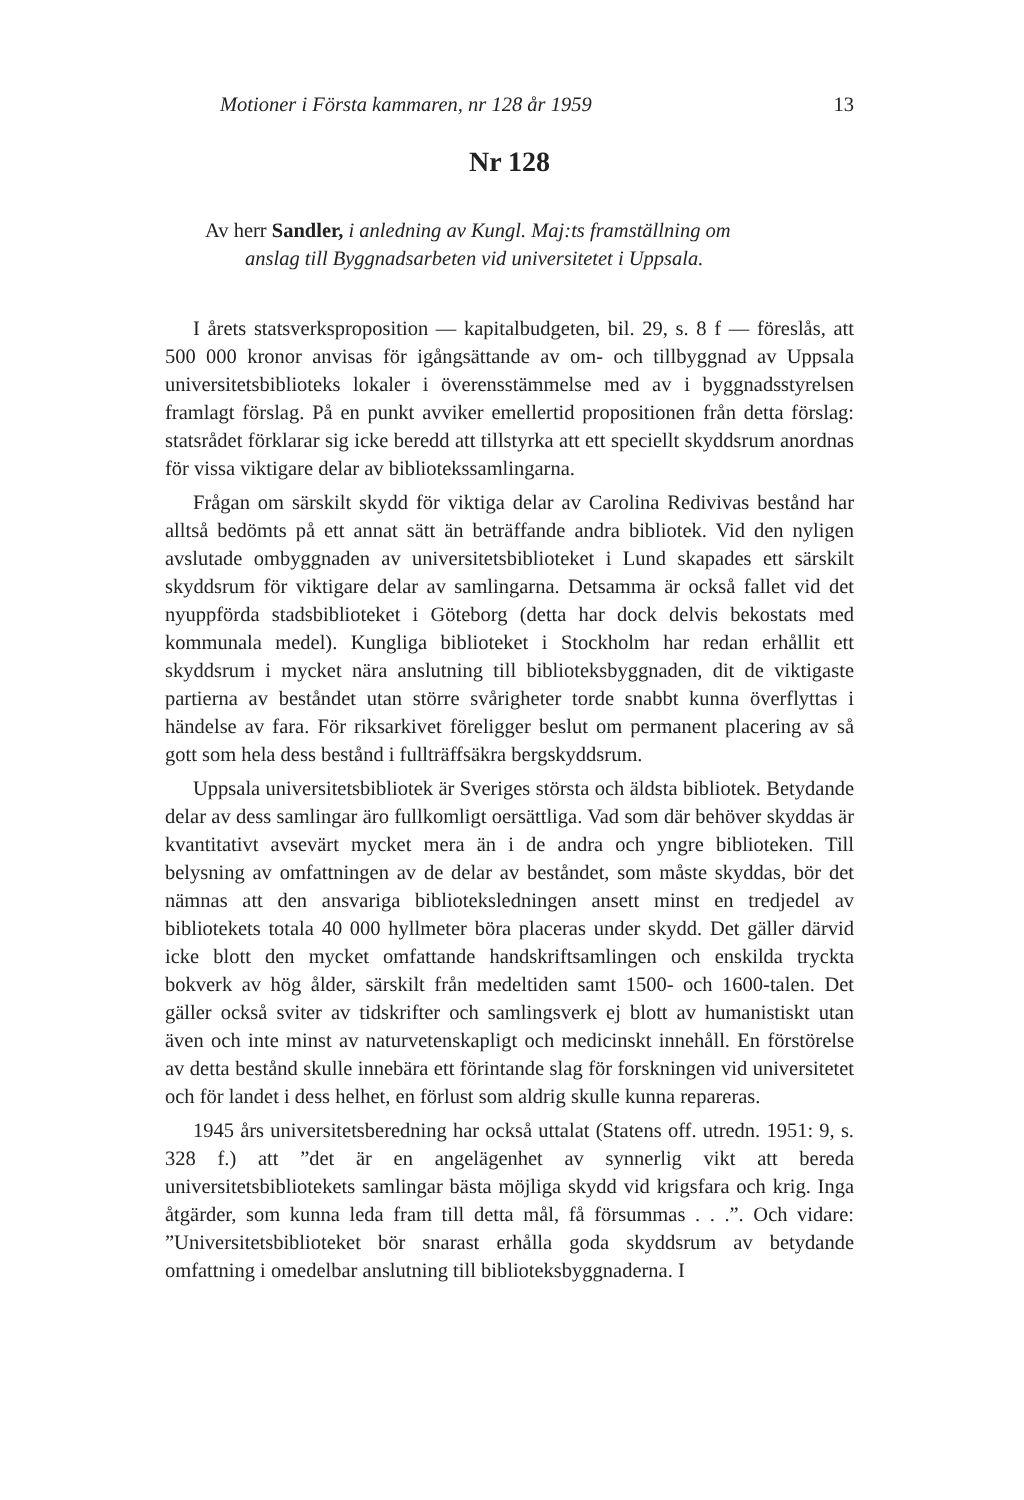Motioner i Första kammaren, nr 128 år 1959 13
Nr 128
Av herr Sandler, i anledning av Kungl. Maj:ts framställning om
anslag till Byggnadsarbeten vid universitetet i Uppsala.
I årets statsverksproposition — kapitalbudgeten, bil. 29, s. 8 f — föreslås, att 500 000 kronor anvisas för igångsättande av om- och tillbyggnad av Uppsala universitetsbiblioteks lokaler i överensstämmelse med av i byggnadsstyrelsen framlagt förslag. På en punkt avviker emellertid propositionen från detta förslag: statsrådet förklarar sig icke beredd att tillstyrka att ett speciellt skyddsrum anordnas för vissa viktigare delar av bibliotekssamlingarna.
Frågan om särskilt skydd för viktiga delar av Carolina Redivivas bestånd har alltså bedömts på ett annat sätt än beträffande andra bibliotek. Vid den nyligen avslutade ombyggnaden av universitetsbiblioteket i Lund skapades ett särskilt skyddsrum för viktigare delar av samlingarna. Detsamma är också fallet vid det nyuppförda stadsbiblioteket i Göteborg (detta har dock delvis bekostats med kommunala medel). Kungliga biblioteket i Stockholm har redan erhållit ett skyddsrum i mycket nära anslutning till biblioteksbyggnaden, dit de viktigaste partierna av beståndet utan större svårigheter torde snabbt kunna överflyttas i händelse av fara. För riksarkivet föreligger beslut om permanent placering av så gott som hela dess bestånd i fullträffsäkra bergskyddsrum.
Uppsala universitetsbibliotek är Sveriges största och äldsta bibliotek. Betydande delar av dess samlingar äro fullkomligt oersättliga. Vad som där behöver skyddas är kvantitativt avsevärt mycket mera än i de andra och yngre biblioteken. Till belysning av omfattningen av de delar av beståndet, som måste skyddas, bör det nämnas att den ansvariga biblioteksledningen ansett minst en tredjedel av bibliotekets totala 40 000 hyllmeter böra placeras under skydd. Det gäller därvid icke blott den mycket omfattande handskriftsamlingen och enskilda tryckta bokverk av hög ålder, särskilt från medeltiden samt 1500- och 1600-talen. Det gäller också sviter av tidskrifter och samlingsverk ej blott av humanistiskt utan även och inte minst av naturvetenskapligt och medicinskt innehåll. En förstörelse av detta bestånd skulle innebära ett förintande slag för forskningen vid universitetet och för landet i dess helhet, en förlust som aldrig skulle kunna repareras.
1945 års universitetsberedning har också uttalat (Statens off. utredn. 1951: 9, s. 328 f.) att ”det är en angelägenhet av synnerlig vikt att bereda universitetsbibliotekets samlingar bästa möjliga skydd vid krigsfara och krig. Inga åtgärder, som kunna leda fram till detta mål, få försummas . . .”. Och vidare: ”Universitetsbiblioteket bör snarast erhålla goda skyddsrum av betydande omfattning i omedelbar anslutning till biblioteksbyggnaderna. I